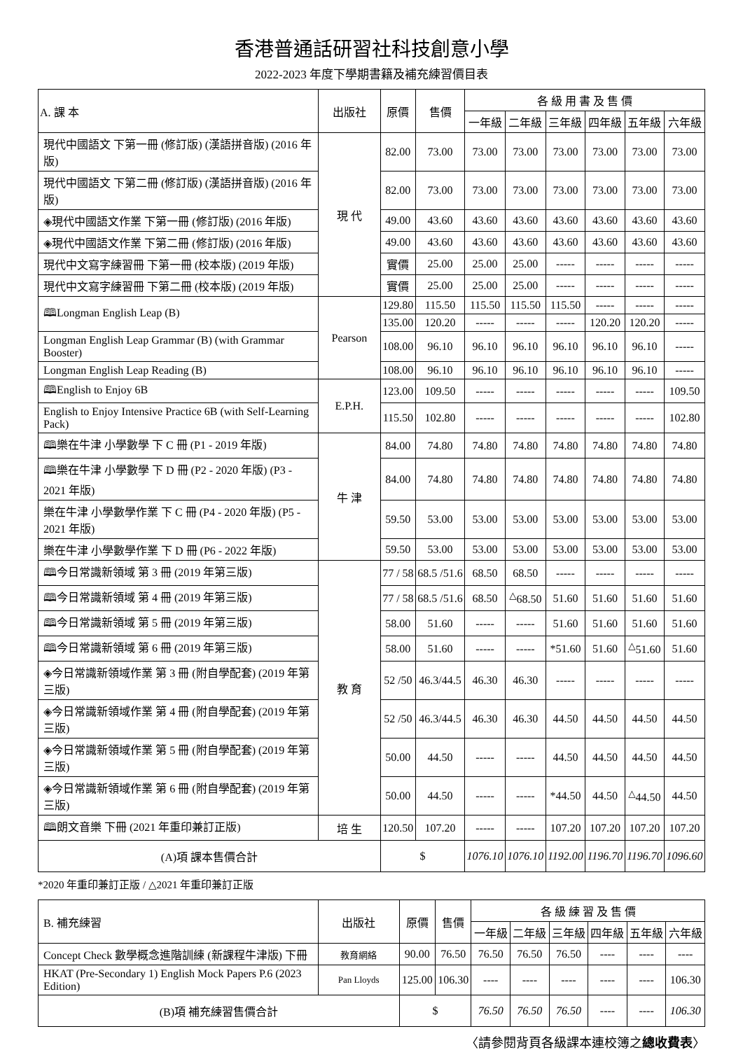香港普通話研習社科技創意小學
2022-2023 年度下學期書籍及補充練習價目表
| A. 課 本 | 出版社 | 原價 | 售價 | 各 級 用 書 及 售 價 | | | | | |
| --- | --- | --- | --- | --- | --- | --- | --- | --- | --- |
| | | | | 一年級 | 二年級 | 三年級 | 四年級 | 五年級 | 六年級 |
| 現代中國語文 下第一冊 (修訂版) (漢語拼音版) (2016 年版) | 現 代 | 82.00 | 73.00 | 73.00 | 73.00 | 73.00 | 73.00 | 73.00 | 73.00 |
| 現代中國語文 下第二冊 (修訂版) (漢語拼音版) (2016 年版) | | 82.00 | 73.00 | 73.00 | 73.00 | 73.00 | 73.00 | 73.00 | 73.00 |
| ◈現代中國語文作業 下第一冊 (修訂版) (2016 年版) | | 49.00 | 43.60 | 43.60 | 43.60 | 43.60 | 43.60 | 43.60 | 43.60 |
| ◈現代中國語文作業 下第二冊 (修訂版) (2016 年版) | | 49.00 | 43.60 | 43.60 | 43.60 | 43.60 | 43.60 | 43.60 | 43.60 |
| 現代中文寫字練習冊 下第一冊 (校本版) (2019 年版) | | 實價 | 25.00 | 25.00 | 25.00 | ----- | ----- | ----- | ----- |
| 現代中文寫字練習冊 下第二冊 (校本版) (2019 年版) | | 實價 | 25.00 | 25.00 | 25.00 | ----- | ----- | ----- | ----- |
| 🕮Longman English Leap (B) | Pearson | 129.80 | 115.50 | 115.50 | 115.50 | 115.50 | ----- | ----- | ----- |
| | | 135.00 | 120.20 | ----- | ----- | ----- | 120.20 | 120.20 | ----- |
| Longman English Leap Grammar (B) (with Grammar Booster) | | 108.00 | 96.10 | 96.10 | 96.10 | 96.10 | 96.10 | 96.10 | ----- |
| Longman English Leap Reading (B) | | 108.00 | 96.10 | 96.10 | 96.10 | 96.10 | 96.10 | 96.10 | ----- |
| 🕮English to Enjoy 6B | E.P.H. | 123.00 | 109.50 | ----- | ----- | ----- | ----- | ----- | 109.50 |
| English to Enjoy Intensive Practice 6B (with Self-Learning Pack) | | 115.50 | 102.80 | ----- | ----- | ----- | ----- | ----- | 102.80 |
| 🕮樂在牛津 小學數學 下 C 冊 (P1 - 2019 年版) | 牛 津 | 84.00 | 74.80 | 74.80 | 74.80 | 74.80 | 74.80 | 74.80 | 74.80 |
| 🕮樂在牛津 小學數學 下 D 冊 (P2 - 2020 年版) (P3 - 2021 年版) | | 84.00 | 74.80 | 74.80 | 74.80 | 74.80 | 74.80 | 74.80 | 74.80 |
| 樂在牛津 小學數學作業 下 C 冊 (P4 - 2020 年版) (P5 - 2021 年版) | | 59.50 | 53.00 | 53.00 | 53.00 | 53.00 | 53.00 | 53.00 | 53.00 |
| 樂在牛津 小學數學作業 下 D 冊 (P6 - 2022 年版) | | 59.50 | 53.00 | 53.00 | 53.00 | 53.00 | 53.00 | 53.00 | 53.00 |
| 🕮今日常識新領域 第 3 冊 (2019 年第三版) | 教 育 | 77 / 58 | 68.5 /51.6 | 68.50 | 68.50 | ----- | ----- | ----- | ----- |
| 🕮今日常識新領域 第 4 冊 (2019 年第三版) | | 77 / 58 | 68.5 /51.6 | 68.50 | <sup>△</sup>68.50 | 51.60 | 51.60 | 51.60 | 51.60 |
| 🕮今日常識新領域 第 5 冊 (2019 年第三版) | | 58.00 | 51.60 | ----- | ----- | 51.60 | 51.60 | 51.60 | 51.60 |
| 🕮今日常識新領域 第 6 冊 (2019 年第三版) | | 58.00 | 51.60 | ----- | ----- | *51.60 | 51.60 | <sup>△</sup>51.60 | 51.60 |
| ◈今日常識新領域作業 第 3 冊 (附自學配套) (2019 年第三版) | | 52 /50 | 46.3/44.5 | 46.30 | 46.30 | ----- | ----- | ----- | ----- |
| ◈今日常識新領域作業 第 4 冊 (附自學配套) (2019 年第三版) | | 52 /50 | 46.3/44.5 | 46.30 | 46.30 | 44.50 | 44.50 | 44.50 | 44.50 |
| ◈今日常識新領域作業 第 5 冊 (附自學配套) (2019 年第三版) | | 50.00 | 44.50 | ----- | ----- | 44.50 | 44.50 | 44.50 | 44.50 |
| ◈今日常識新領域作業 第 6 冊 (附自學配套) (2019 年第三版) | | 50.00 | 44.50 | ----- | ----- | *44.50 | 44.50 | <sup>△</sup>44.50 | 44.50 |
| 🕮朗文音樂 下冊 (2021 年重印兼訂正版) | 培 生 | 120.50 | 107.20 | ----- | ----- | 107.20 | 107.20 | 107.20 | 107.20 |
| (A)項 課本售價合計 | | $ | | 1076.10 | 1076.10 | 1192.00 | 1196.70 | 1196.70 | 1096.60 |
*2020 年重印兼訂正版 / △2021 年重印兼訂正版
| B. 補充練習 | 出版社 | 原價 | 售價 | 各 級 練 習 及 售 價 | | | | | |
| --- | --- | --- | --- | --- | --- | --- | --- | --- | --- |
| | | | | 一年級 | 二年級 | 三年級 | 四年級 | 五年級 | 六年級 |
| Concept Check 數學概念進階訓練 (新課程牛津版) 下冊 | 教育網絡 | 90.00 | 76.50 | 76.50 | 76.50 | 76.50 | ---- | ---- | ---- |
| HKAT (Pre-Secondary 1) English Mock Papers P.6 (2023 Edition) | Pan Lloyds | 125.00 | 106.30 | ---- | ---- | ---- | ---- | ---- | 106.30 |
| (B)項 補充練習售價合計 | | $ | | 76.50 | 76.50 | 76.50 | ---- | ---- | 106.30 |
〈請參閱背頁各級課本連校簿之總收費表〉